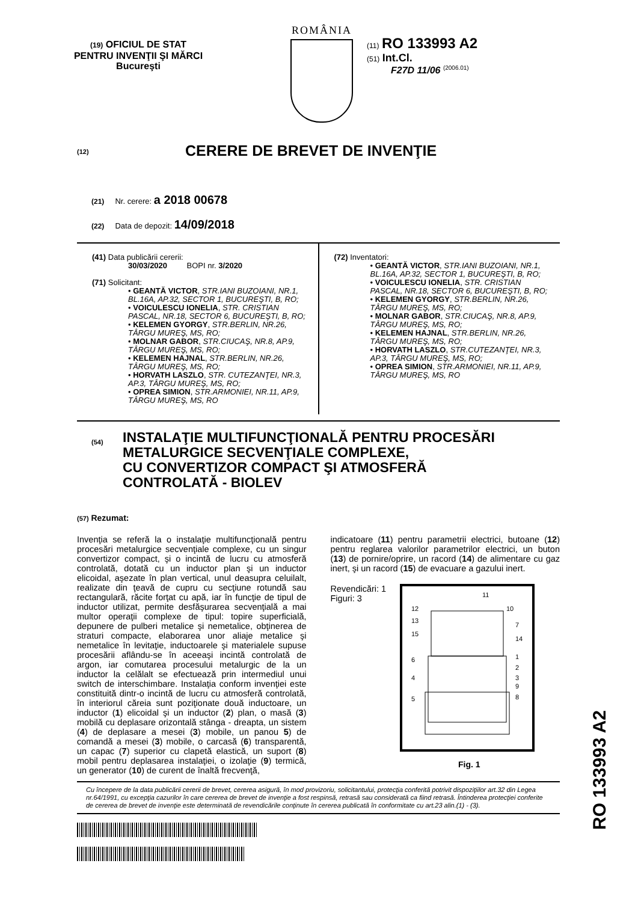(19) OFICIUL DE STAT
PENTRU INVENŢII ŞI MĂRCI
Bucureşti
ROMÂNIA
(11) RO 133993 A2
(51) Int.Cl.
F27D 11/06 <sup>(2006.01)</sup>
(12) CERERE DE BREVET DE INVENŢIE
(21) Nr. cerere: a 2018 00678
(22) Data de depozit: 14/09/2018
(41) Data publicării cererii:
30/03/2020 BOPI nr. 3/2020
(71) Solicitant:
• GEANTĂ VICTOR, STR.IANI BUZOIANI, NR.1, BL.16A, AP.32, SECTOR 1, BUCUREŞTI, B, RO;
• VOICULESCU IONELIA, STR. CRISTIAN PASCAL, NR.18, SECTOR 6, BUCUREŞTI, B, RO;
• KELEMEN GYORGY, STR.BERLIN, NR.26, TÂRGU MUREŞ, MS, RO;
• MOLNAR GABOR, STR.CIUCAŞ, NR.8, AP.9, TÂRGU MUREŞ, MS, RO;
• KELEMEN HAJNAL, STR.BERLIN, NR.26, TÂRGU MUREŞ, MS, RO;
• HORVATH LASZLO, STR. CUTEZANŢEI, NR.3, AP.3, TÂRGU MUREŞ, MS, RO;
• OPREA SIMION, STR.ARMONIEI, NR.11, AP.9, TÂRGU MUREŞ, MS, RO
(72) Inventatori:
• GEANTĂ VICTOR, STR.IANI BUZOIANI, NR.1, BL.16A, AP.32, SECTOR 1, BUCUREŞTI, B, RO;
• VOICULESCU IONELIA, STR. CRISTIAN PASCAL, NR.18, SECTOR 6, BUCUREŞTI, B, RO;
• KELEMEN GYORGY, STR.BERLIN, NR.26, TÂRGU MUREŞ, MS, RO;
• MOLNAR GABOR, STR.CIUCAŞ, NR.8, AP.9, TÂRGU MUREŞ, MS, RO;
• KELEMEN HAJNAL, STR.BERLIN, NR.26, TÂRGU MUREŞ, MS, RO;
• HORVATH LASZLO, STR.CUTEZANŢEI, NR.3, AP.3, TÂRGU MUREŞ, MS, RO;
• OPREA SIMION, STR.ARMONIEI, NR.11, AP.9, TÂRGU MUREŞ, MS, RO
(54)
INSTALAŢIE MULTIFUNCŢIONALĂ PENTRU PROCESĂRI
METALURGICE SECVENŢIALE COMPLEXE,
CU CONVERTIZOR COMPACT ŞI ATMOSFERĂ
CONTROLATĂ - BIOLEV
(57) Rezumat:
Invenţia se referă la o instalaţie multifuncţională pentru procesări metalurgice secvenţiale complexe, cu un singur convertizor compact, şi o incintă de lucru cu atmosferă controlată, dotată cu un inductor plan şi un inductor elicoidal, aşezate în plan vertical, unul deasupra celuilalt, realizate din ţeavă de cupru cu secţiune rotundă sau rectangulară, răcite forţat cu apă, iar în funcţie de tipul de inductor utilizat, permite desfăşurarea secvenţială a mai multor operaţii complexe de tipul: topire superficială, depunere de pulberi metalice şi nemetalice, obţinerea de straturi compacte, elaborarea unor aliaje metalice şi nemetalice în levitaţie, inductoarele şi materialele supuse procesării aflându-se în aceeaşi incintă controlată de argon, iar comutarea procesului metalurgic de la un inductor la celălalt se efectuează prin intermediul unui switch de interschimbare. Instalaţia conform invenţiei este constituită dintr-o incintă de lucru cu atmosferă controlată, în interiorul căreia sunt poziţionate două inductoare, un inductor (1) elicoidal şi un inductor (2) plan, o masă (3) mobilă cu deplasare orizontală stânga - dreapta, un sistem (4) de deplasare a mesei (3) mobile, un panou 5) de comandă a mesei (3) mobile, o carcasă (6) transparentă, un capac (7) superior cu clapetă elastică, un suport (8) mobil pentru deplasarea instalaţiei, o izolaţie (9) termică, un generator (10) de curent de înaltă frecvenţă,
indicatoare (11) pentru parametrii electrici, butoane (12) pentru reglarea valorilor parametrilor electrici, un buton (13) de pornire/oprire, un racord (14) de alimentare cu gaz inert, şi un racord (15) de evacuare a gazului inert.
Revendicări: 1
Figuri: 3
11
12
13
15
6
4
5
10
7
14
1
2
3
9
8
Fig. 1
Cu începere de la data publicării cererii de brevet, cererea asigură, în mod provizoriu, solicitantului, protecţia conferită potrivit dispoziţiilor art.32 din Legea nr.64/1991, cu excepţia cazurilor în care cererea de brevet de invenţie a fost respinsă, retrasă sau considerată ca fiind retrasă. Întinderea protecţiei conferite de cererea de brevet de invenţie este determinată de revendicările conţinute în cererea publicată în conformitate cu art.23 alin.(1) - (3).
RO 133993 A2